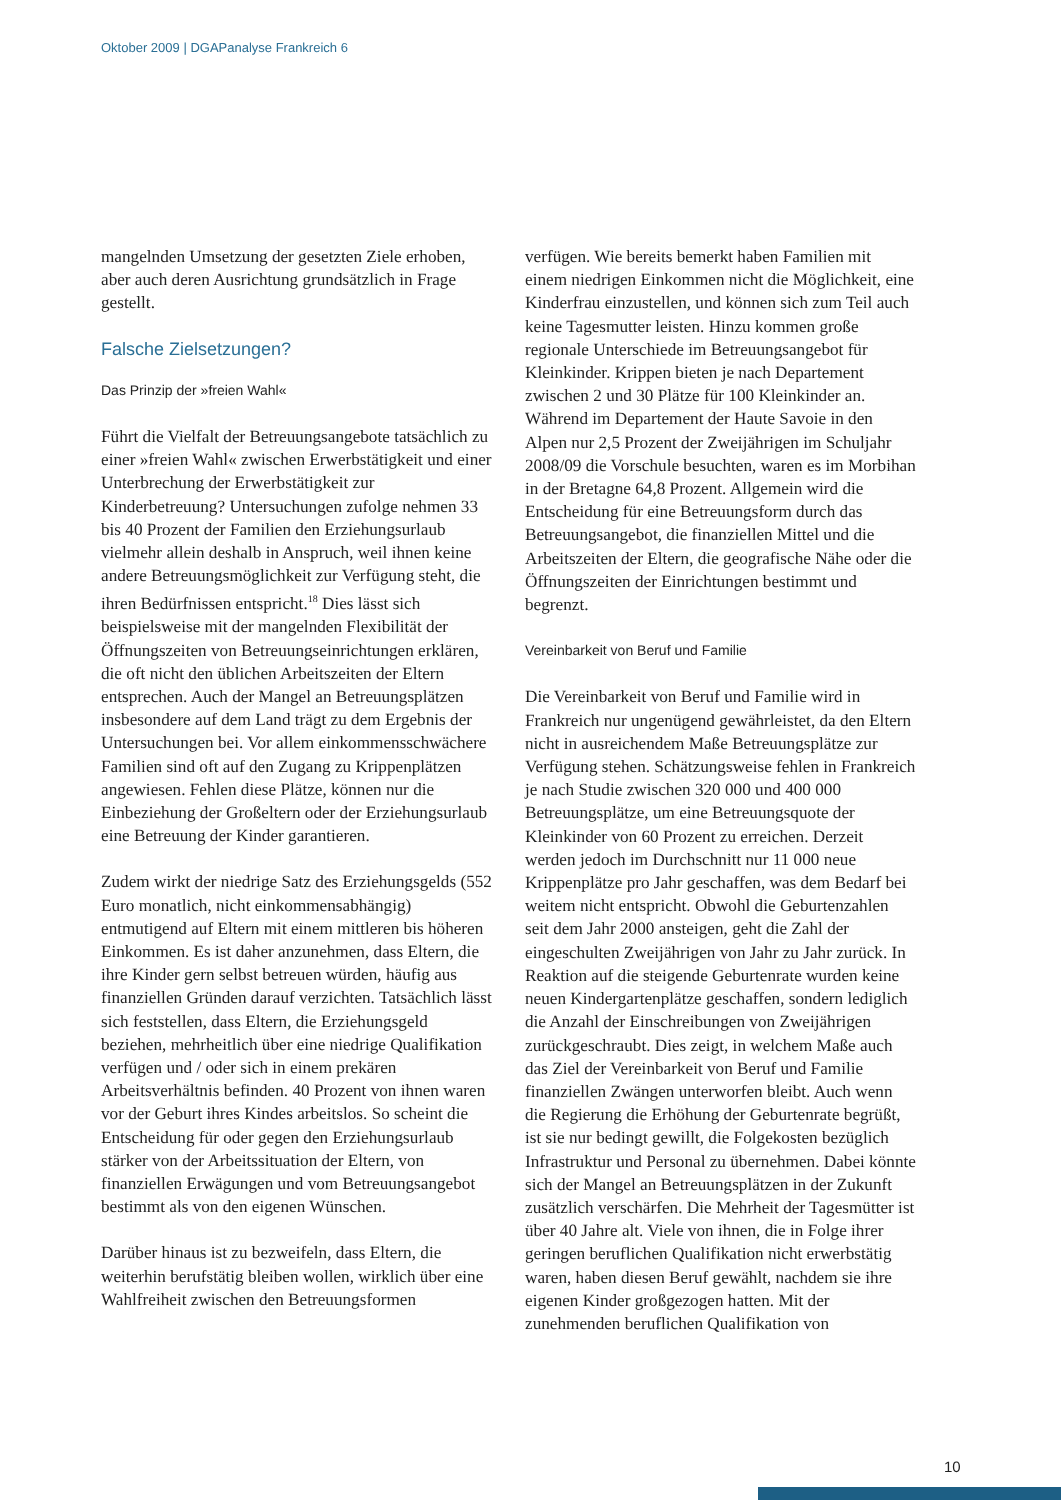Oktober 2009 | DGAPanalyse Frankreich 6
mangelnden Umsetzung der gesetzten Ziele erhoben, aber auch deren Ausrichtung grundsätzlich in Frage gestellt.
Falsche Zielsetzungen?
Das Prinzip der »freien Wahl«
Führt die Vielfalt der Betreuungsangebote tatsächlich zu einer »freien Wahl« zwischen Erwerbstätigkeit und einer Unterbrechung der Erwerbstätigkeit zur Kinderbetreuung? Untersuchungen zufolge nehmen 33 bis 40 Prozent der Familien den Erziehungsurlaub vielmehr allein deshalb in Anspruch, weil ihnen keine andere Betreuungsmöglichkeit zur Verfügung steht, die ihren Bedürfnissen entspricht.<sup>18</sup> Dies lässt sich beispielsweise mit der mangelnden Flexibilität der Öffnungszeiten von Betreuungseinrichtungen erklären, die oft nicht den üblichen Arbeitszeiten der Eltern entsprechen. Auch der Mangel an Betreuungsplätzen insbesondere auf dem Land trägt zu dem Ergebnis der Untersuchungen bei. Vor allem einkommensschwächere Familien sind oft auf den Zugang zu Krippenplätzen angewiesen. Fehlen diese Plätze, können nur die Einbeziehung der Großeltern oder der Erziehungsurlaub eine Betreuung der Kinder garantieren.
Zudem wirkt der niedrige Satz des Erziehungsgelds (552 Euro monatlich, nicht einkommensabhängig) entmutigend auf Eltern mit einem mittleren bis höheren Einkommen. Es ist daher anzunehmen, dass Eltern, die ihre Kinder gern selbst betreuen würden, häufig aus finanziellen Gründen darauf verzichten. Tatsächlich lässt sich feststellen, dass Eltern, die Erziehungsgeld beziehen, mehrheitlich über eine niedrige Qualifikation verfügen und / oder sich in einem prekären Arbeitsverhältnis befinden. 40 Prozent von ihnen waren vor der Geburt ihres Kindes arbeitslos. So scheint die Entscheidung für oder gegen den Erziehungsurlaub stärker von der Arbeitssituation der Eltern, von finanziellen Erwägungen und vom Betreuungsangebot bestimmt als von den eigenen Wünschen.
Darüber hinaus ist zu bezweifeln, dass Eltern, die weiterhin berufstätig bleiben wollen, wirklich über eine Wahlfreiheit zwischen den Betreuungsformen
verfügen. Wie bereits bemerkt haben Familien mit einem niedrigen Einkommen nicht die Möglichkeit, eine Kinderfrau einzustellen, und können sich zum Teil auch keine Tagesmutter leisten. Hinzu kommen große regionale Unterschiede im Betreuungsangebot für Kleinkinder. Krippen bieten je nach Departement zwischen 2 und 30 Plätze für 100 Kleinkinder an. Während im Departement der Haute Savoie in den Alpen nur 2,5 Prozent der Zweijährigen im Schuljahr 2008/09 die Vorschule besuchten, waren es im Morbihan in der Bretagne 64,8 Prozent. Allgemein wird die Entscheidung für eine Betreuungsform durch das Betreuungsangebot, die finanziellen Mittel und die Arbeitszeiten der Eltern, die geografische Nähe oder die Öffnungszeiten der Einrichtungen bestimmt und begrenzt.
Vereinbarkeit von Beruf und Familie
Die Vereinbarkeit von Beruf und Familie wird in Frankreich nur ungenügend gewährleistet, da den Eltern nicht in ausreichendem Maße Betreuungsplätze zur Verfügung stehen. Schätzungsweise fehlen in Frankreich je nach Studie zwischen 320 000 und 400 000 Betreuungsplätze, um eine Betreuungsquote der Kleinkinder von 60 Prozent zu erreichen. Derzeit werden jedoch im Durchschnitt nur 11 000 neue Krippenplätze pro Jahr geschaffen, was dem Bedarf bei weitem nicht entspricht. Obwohl die Geburtenzahlen seit dem Jahr 2000 ansteigen, geht die Zahl der eingeschulten Zweijährigen von Jahr zu Jahr zurück. In Reaktion auf die steigende Geburtenrate wurden keine neuen Kindergartenplätze geschaffen, sondern lediglich die Anzahl der Einschreibungen von Zweijährigen zurückgeschraubt. Dies zeigt, in welchem Maße auch das Ziel der Vereinbarkeit von Beruf und Familie finanziellen Zwängen unterworfen bleibt. Auch wenn die Regierung die Erhöhung der Geburtenrate begrüßt, ist sie nur bedingt gewillt, die Folgekosten bezüglich Infrastruktur und Personal zu übernehmen. Dabei könnte sich der Mangel an Betreuungsplätzen in der Zukunft zusätzlich verschärfen. Die Mehrheit der Tagesmütter ist über 40 Jahre alt. Viele von ihnen, die in Folge ihrer geringen beruflichen Qualifikation nicht erwerbstätig waren, haben diesen Beruf gewählt, nachdem sie ihre eigenen Kinder großgezogen hatten. Mit der zunehmenden beruflichen Qualifikation von
10